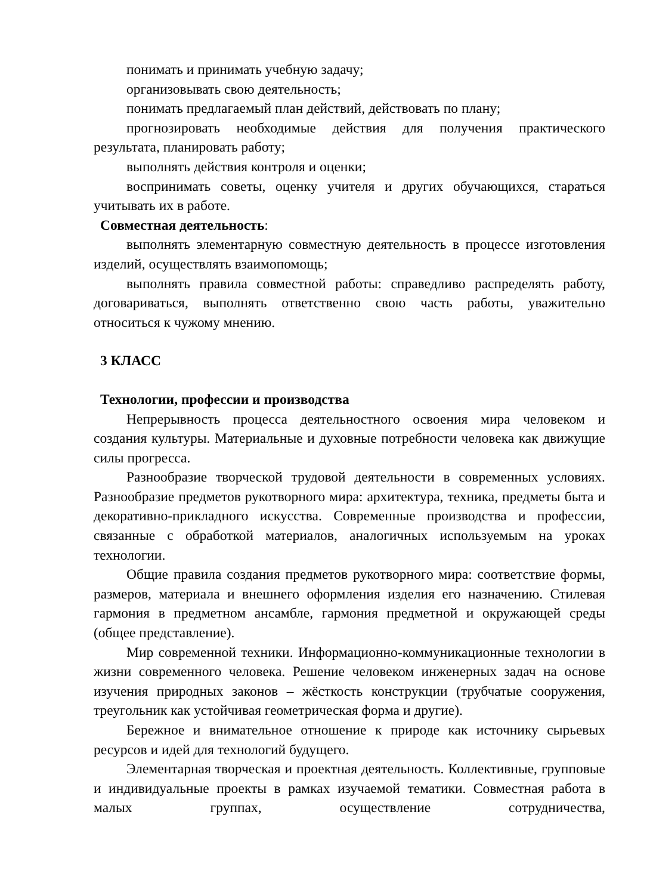понимать и принимать учебную задачу;
организовывать свою деятельность;
понимать предлагаемый план действий, действовать по плану;
прогнозировать необходимые действия для получения практического результата, планировать работу;
выполнять действия контроля и оценки;
воспринимать советы, оценку учителя и других обучающихся, стараться учитывать их в работе.
Совместная деятельность:
выполнять элементарную совместную деятельность в процессе изготовления изделий, осуществлять взаимопомощь;
выполнять правила совместной работы: справедливо распределять работу, договариваться, выполнять ответственно свою часть работы, уважительно относиться к чужому мнению.
3 КЛАСС
Технологии, профессии и производства
Непрерывность процесса деятельностного освоения мира человеком и создания культуры. Материальные и духовные потребности человека как движущие силы прогресса.
Разнообразие творческой трудовой деятельности в современных условиях. Разнообразие предметов рукотворного мира: архитектура, техника, предметы быта и декоративно-прикладного искусства. Современные производства и профессии, связанные с обработкой материалов, аналогичных используемым на уроках технологии.
Общие правила создания предметов рукотворного мира: соответствие формы, размеров, материала и внешнего оформления изделия его назначению. Стилевая гармония в предметном ансамбле, гармония предметной и окружающей среды (общее представление).
Мир современной техники. Информационно-коммуникационные технологии в жизни современного человека. Решение человеком инженерных задач на основе изучения природных законов – жёсткость конструкции (трубчатые сооружения, треугольник как устойчивая геометрическая форма и другие).
Бережное и внимательное отношение к природе как источнику сырьевых ресурсов и идей для технологий будущего.
Элементарная творческая и проектная деятельность. Коллективные, групповые и индивидуальные проекты в рамках изучаемой тематики. Совместная работа в малых группах, осуществление сотрудничества,